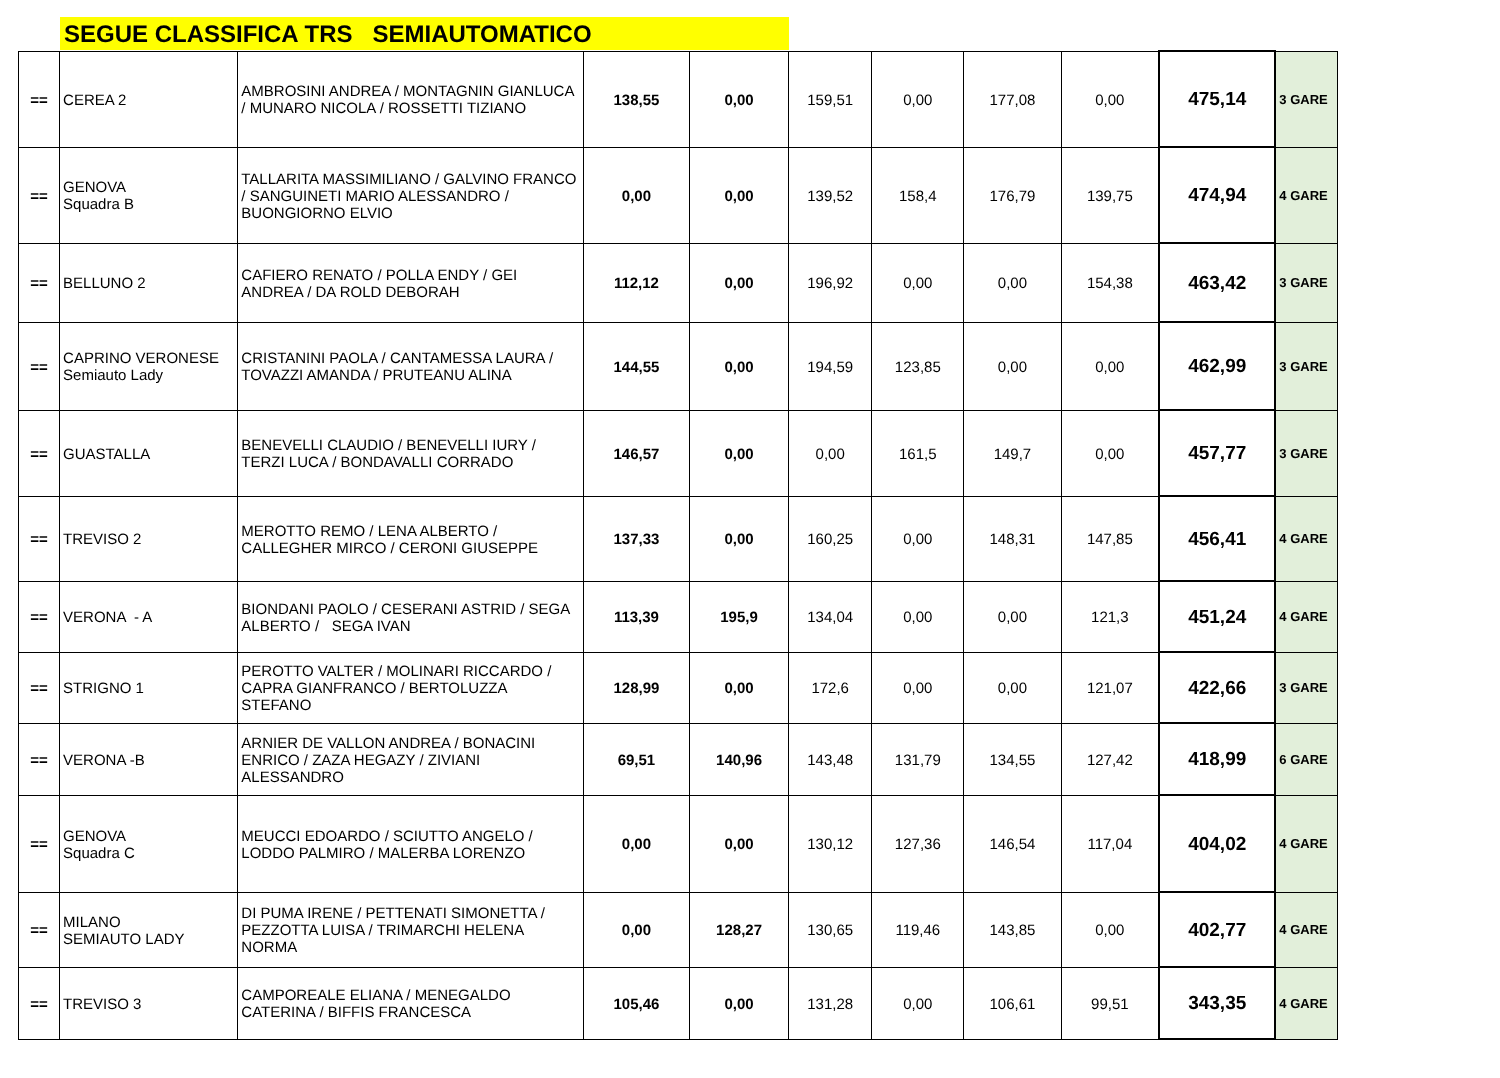SEGUE CLASSIFICA TRS SEMIAUTOMATICO
| == | CEREA 2 | AMBROSINI ANDREA / MONTAGNIN GIANLUCA / MUNARO NICOLA / ROSSETTI TIZIANO | 138,55 | 0,00 | 159,51 | 0,00 | 177,08 | 0,00 | 475,14 | 3 GARE |
| == | GENOVA Squadra B | TALLARITA MASSIMILIANO / GALVINO FRANCO / SANGUINETI MARIO ALESSANDRO / BUONGIORNO ELVIO | 0,00 | 0,00 | 139,52 | 158,4 | 176,79 | 139,75 | 474,94 | 4 GARE |
| == | BELLUNO 2 | CAFIERO RENATO / POLLA ENDY / GEI ANDREA / DA ROLD DEBORAH | 112,12 | 0,00 | 196,92 | 0,00 | 0,00 | 154,38 | 463,42 | 3 GARE |
| == | CAPRINO VERONESE Semiauto Lady | CRISTANINI PAOLA / CANTAMESSA LAURA / TOVAZZI AMANDA / PRUTEANU ALINA | 144,55 | 0,00 | 194,59 | 123,85 | 0,00 | 0,00 | 462,99 | 3 GARE |
| == | GUASTALLA | BENEVELLI CLAUDIO / BENEVELLI IURY / TERZI LUCA / BONDAVALLI CORRADO | 146,57 | 0,00 | 0,00 | 161,5 | 149,7 | 0,00 | 457,77 | 3 GARE |
| == | TREVISO 2 | MEROTTO REMO / LENA ALBERTO / CALLEGHER MIRCO / CERONI GIUSEPPE | 137,33 | 0,00 | 160,25 | 0,00 | 148,31 | 147,85 | 456,41 | 4 GARE |
| == | VERONA - A | BIONDANI PAOLO / CESERANI ASTRID / SEGA ALBERTO / SEGA IVAN | 113,39 | 195,9 | 134,04 | 0,00 | 0,00 | 121,3 | 451,24 | 4 GARE |
| == | STRIGNO 1 | PEROTTO VALTER / MOLINARI RICCARDO / CAPRA GIANFRANCO / BERTOLUZZA STEFANO | 128,99 | 0,00 | 172,6 | 0,00 | 0,00 | 121,07 | 422,66 | 3 GARE |
| == | VERONA -B | ARNIER DE VALLON ANDREA / BONACINI ENRICO / ZAZA HEGAZY / ZIVIANI ALESSANDRO | 69,51 | 140,96 | 143,48 | 131,79 | 134,55 | 127,42 | 418,99 | 6 GARE |
| == | GENOVA Squadra C | MEUCCI EDOARDO / SCIUTTO ANGELO / LODDO PALMIRO / MALERBA LORENZO | 0,00 | 0,00 | 130,12 | 127,36 | 146,54 | 117,04 | 404,02 | 4 GARE |
| == | MILANO SEMIAUTO LADY | DI PUMA IRENE / PETTENATI SIMONETTA / PEZZOTTA LUISA / TRIMARCHI HELENA NORMA | 0,00 | 128,27 | 130,65 | 119,46 | 143,85 | 0,00 | 402,77 | 4 GARE |
| == | TREVISO 3 | CAMPOREALE ELIANA / MENEGALDO CATERINA / BIFFIS FRANCESCA | 105,46 | 0,00 | 131,28 | 0,00 | 106,61 | 99,51 | 343,35 | 4 GARE |